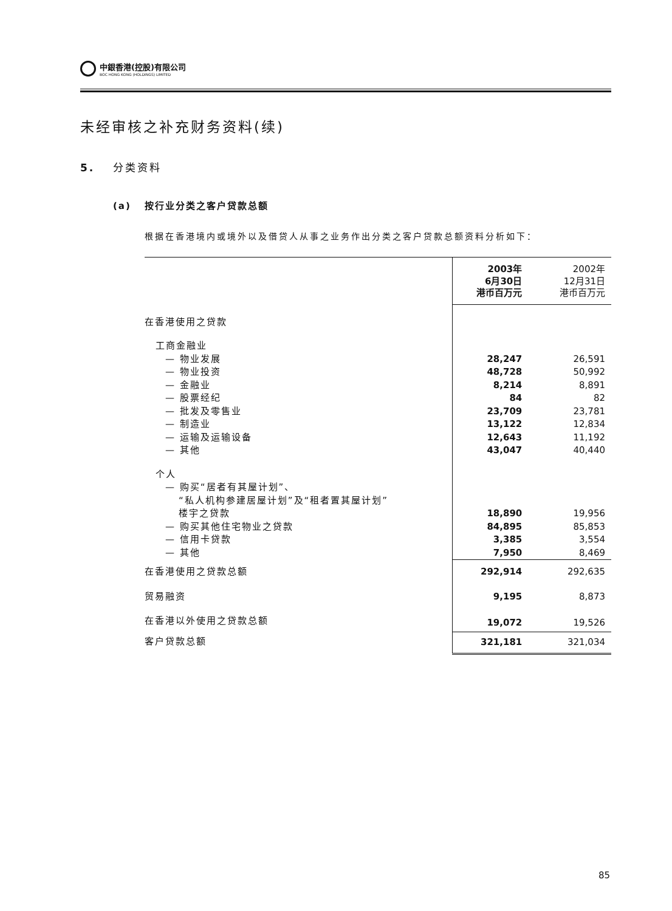中銀香港(控股)有限公司
BOC HONG KONG (HOLDINGS) LIMITED
未经审核之补充财务资料(续)
5. 分类资料
(a) 按行业分类之客户贷款总额
根据在香港境内或境外以及借贷人从事之业务作出分类之客户贷款总额资料分析如下：
| | 2003年 6月30日 港币百万元 | 2002年 12月31日 港币百万元 |
| --- | --- | --- |
| 在香港使用之贷款 | | |
| 工商金融业 | | |
| — 物业发展 | 28,247 | 26,591 |
| — 物业投资 | 48,728 | 50,992 |
| — 金融业 | 8,214 | 8,891 |
| — 股票经纪 | 84 | 82 |
| — 批发及零售业 | 23,709 | 23,781 |
| — 制造业 | 13,122 | 12,834 |
| — 运输及运输设备 | 12,643 | 11,192 |
| — 其他 | 43,047 | 40,440 |
| 个人 | | |
| — 购买“居者有其屋计划”、 | | |
| “私人机构参建居屋计划”及“租者置其屋计划” | | |
| 楼宇之贷款 | 18,890 | 19,956 |
| — 购买其他住宅物业之贷款 | 84,895 | 85,853 |
| — 信用卡贷款 | 3,385 | 3,554 |
| — 其他 | 7,950 | 8,469 |
| 在香港使用之贷款总额 | 292,914 | 292,635 |
| 贸易融资 | 9,195 | 8,873 |
| 在香港以外使用之贷款总额 | 19,072 | 19,526 |
| 客户贷款总额 | 321,181 | 321,034 |
85